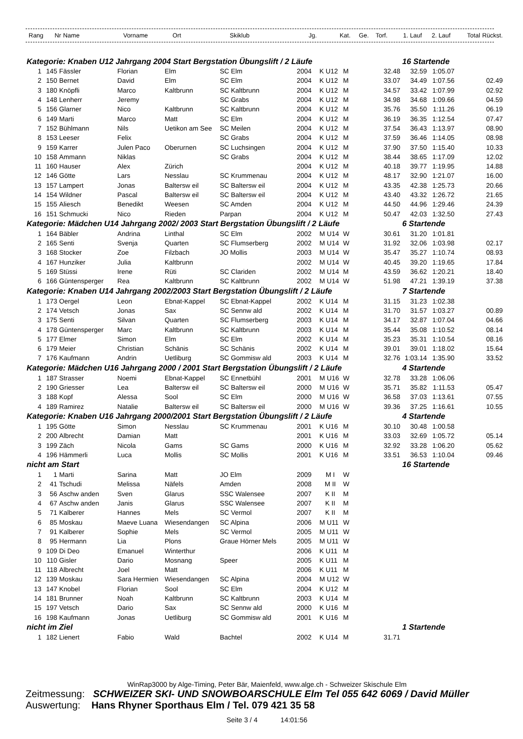| Rang | Nr | Name | Vorname | Ort | Skiklub | Jg. | Kat. | Ge. | Torf. | 1. Lauf | 2. Lauf | Total | Rückst. |
| --- | --- | --- | --- | --- | --- | --- | --- | --- | --- | --- | --- | --- | --- |
| Kategorie: Knaben U12 Jahrgang 2004 Start Bergstation Übungslift / 2 Läufe | | | | | | | | | | | 16 Startende | | |
| 1 | 145 | Fässler | Florian | Elm | SC Elm | 2004 | K U12 | M | | 32.48 | 32.59 | 1:05.07 | |
| 2 | 150 | Bernet | David | Elm | SC Elm | 2004 | K U12 | M | | 33.07 | 34.49 | 1:07.56 | 02.49 |
| 3 | 180 | Knöpfli | Marco | Kaltbrunn | SC Kaltbrunn | 2004 | K U12 | M | | 34.57 | 33.42 | 1:07.99 | 02.92 |
| 4 | 148 | Lenherr | Jeremy | | SC Grabs | 2004 | K U12 | M | | 34.98 | 34.68 | 1:09.66 | 04.59 |
| 5 | 156 | Glarner | Nico | Kaltbrunn | SC Kaltbrunn | 2004 | K U12 | M | | 35.76 | 35.50 | 1:11.26 | 06.19 |
| 6 | 149 | Marti | Marco | Matt | SC Elm | 2004 | K U12 | M | | 36.19 | 36.35 | 1:12.54 | 07.47 |
| 7 | 152 | Bühlmann | Nils | Uetikon am See | SC Meilen | 2004 | K U12 | M | | 37.54 | 36.43 | 1:13.97 | 08.90 |
| 8 | 153 | Leeser | Felix | | SC Grabs | 2004 | K U12 | M | | 37.59 | 36.46 | 1:14.05 | 08.98 |
| 9 | 159 | Karrer | Julen Paco | Oberurnen | SC Luchsingen | 2004 | K U12 | M | | 37.90 | 37.50 | 1:15.40 | 10.33 |
| 10 | 158 | Ammann | Niklas | | SC Grabs | 2004 | K U12 | M | | 38.44 | 38.65 | 1:17.09 | 12.02 |
| 11 | 160 | Hauser | Alex | Zürich | | 2004 | K U12 | M | | 40.18 | 39.77 | 1:19.95 | 14.88 |
| 12 | 146 | Götte | Lars | Nesslau | SC Krummenau | 2004 | K U12 | M | | 48.17 | 32.90 | 1:21.07 | 16.00 |
| 13 | 157 | Lampert | Jonas | Baltersw eil | SC Baltersw eil | 2004 | K U12 | M | | 43.35 | 42.38 | 1:25.73 | 20.66 |
| 14 | 154 | Wildner | Pascal | Baltersw eil | SC Baltersw eil | 2004 | K U12 | M | | 43.40 | 43.32 | 1:26.72 | 21.65 |
| 15 | 155 | Aliesch | Benedikt | Weesen | SC Amden | 2004 | K U12 | M | | 44.50 | 44.96 | 1:29.46 | 24.39 |
| 16 | 151 | Schmucki | Nico | Rieden | Parpan | 2004 | K U12 | M | | 50.47 | 42.03 | 1:32.50 | 27.43 |
| Kategorie: Mädchen U14 Jahrgang 2002/ 2003 Start Bergstation Übungslift / 2 Läufe | | | | | | | | | | | 6 Startende | | |
| 1 | 164 | Bäbler | Andrina | Linthal | SC Elm | 2002 | M U14 | W | | 30.61 | 31.20 | 1:01.81 | |
| 2 | 165 | Senti | Svenja | Quarten | SC Flumserberg | 2002 | M U14 | W | | 31.92 | 32.06 | 1:03.98 | 02.17 |
| 3 | 168 | Stocker | Zoe | Filzbach | JO Mollis | 2003 | M U14 | W | | 35.47 | 35.27 | 1:10.74 | 08.93 |
| 4 | 167 | Hunziker | Julia | Kaltbrunn | | 2002 | M U14 | W | | 40.45 | 39.20 | 1:19.65 | 17.84 |
| 5 | 169 | Stüssi | Irene | Rüti | SC Clariden | 2002 | M U14 | M | | 43.59 | 36.62 | 1:20.21 | 18.40 |
| 6 | 166 | Güntensperger | Rea | Kaltbrunn | SC Kaltbrunn | 2002 | M U14 | W | | 51.98 | 47.21 | 1:39.19 | 37.38 |
| Kategorie: Knaben U14 Jahrgang 2002/2003 Start Bergstation Übungslift / 2 Läufe | | | | | | | | | | | 7 Startende | | |
| 1 | 173 | Oergel | Leon | Ebnat-Kappel | SC Ebnat-Kappel | 2002 | K U14 | M | | 31.15 | 31.23 | 1:02.38 | |
| 2 | 174 | Vetsch | Jonas | Sax | SC Sennw ald | 2002 | K U14 | M | | 31.70 | 31.57 | 1:03.27 | 00.89 |
| 3 | 175 | Senti | Silvan | Quarten | SC Flumserberg | 2003 | K U14 | M | | 34.17 | 32.87 | 1:07.04 | 04.66 |
| 4 | 178 | Güntensperger | Marc | Kaltbrunn | SC Kaltbrunn | 2003 | K U14 | M | | 35.44 | 35.08 | 1:10.52 | 08.14 |
| 5 | 177 | Elmer | Simon | Elm | SC Elm | 2002 | K U14 | M | | 35.23 | 35.31 | 1:10.54 | 08.16 |
| 6 | 179 | Meier | Christian | Schänis | SC Schänis | 2002 | K U14 | M | | 39.01 | 39.01 | 1:18.02 | 15.64 |
| 7 | 176 | Kaufmann | Andrin | Uetliburg | SC Gommisw ald | 2003 | K U14 | M | | 32.76 | 1:03.14 | 1:35.90 | 33.52 |
| Kategorie: Mädchen U16 Jahrgang 2000 / 2001 Start Bergstation Übungslift / 2 Läufe | | | | | | | | | | | 4 Startende | | |
| 1 | 187 | Strasser | Noemi | Ebnat-Kappel | SC Ennetbühl | 2001 | M U16 | W | | 32.78 | 33.28 | 1:06.06 | |
| 2 | 190 | Griesser | Lea | Baltersw eil | SC Baltersw eil | 2000 | M U16 | W | | 35.71 | 35.82 | 1:11.53 | 05.47 |
| 3 | 188 | Kopf | Alessa | Sool | SC Elm | 2000 | M U16 | W | | 36.58 | 37.03 | 1:13.61 | 07.55 |
| 4 | 189 | Ramirez | Natalie | Baltersw eil | SC Baltersw eil | 2000 | M U16 | W | | 39.36 | 37.25 | 1:16.61 | 10.55 |
| Kategorie: Knaben U16 Jahrgang 2000/2001 Start Bergstation Übungslift / 2 Läufe | | | | | | | | | | | 4 Startende | | |
| 1 | 195 | Götte | Simon | Nesslau | SC Krummenau | 2001 | K U16 | M | | 30.10 | 30.48 | 1:00.58 | |
| 2 | 200 | Albrecht | Damian | Matt | | 2001 | K U16 | M | | 33.03 | 32.69 | 1:05.72 | 05.14 |
| 3 | 199 | Zäch | Nicola | Gams | SC Gams | 2000 | K U16 | M | | 32.92 | 33.28 | 1:06.20 | 05.62 |
| 4 | 196 | Hämmerli | Luca | Mollis | SC Mollis | 2001 | K U16 | M | | 33.51 | 36.53 | 1:10.04 | 09.46 |
| nicht am Start | | | | | | | | | | | 16 Startende | | |
| 1 | 1 | Marti | Sarina | Matt | JO Elm | 2009 | M I | W | | | | | |
| 2 | 41 | Tschudi | Melissa | Näfels | Amden | 2008 | M II | W | | | | | |
| 3 | 56 | Aschw anden | Sven | Glarus | SSC Walensee | 2007 | K II | M | | | | | |
| 4 | 67 | Aschw anden | Janis | Glarus | SSC Walensee | 2007 | K II | M | | | | | |
| 5 | 71 | Kalberer | Hannes | Mels | SC Vermol | 2007 | K II | M | | | | | |
| 6 | 85 | Moskau | Maeve Luana | Wiesendangen | SC Alpina | 2006 | M U11 | W | | | | | |
| 7 | 91 | Kalberer | Sophie | Mels | SC Vermol | 2005 | M U11 | W | | | | | |
| 8 | 95 | Hermann | Lia | Plons | Graue Hörner Mels | 2005 | M U11 | W | | | | | |
| 9 | 109 | Di Deo | Emanuel | Winterthur | | 2006 | K U11 | M | | | | | |
| 10 | 110 | Gisler | Dario | Mosnang | Speer | 2005 | K U11 | M | | | | | |
| 11 | 118 | Albrecht | Joel | Matt | | 2006 | K U11 | M | | | | | |
| 12 | 139 | Moskau | Sara Hermien | Wiesendangen | SC Alpina | 2004 | M U12 | W | | | | | |
| 13 | 147 | Knobel | Florian | Sool | SC Elm | 2004 | K U12 | M | | | | | |
| 14 | 181 | Brunner | Noah | Kaltbrunn | SC Kaltbrunn | 2003 | K U14 | M | | | | | |
| 15 | 197 | Vetsch | Dario | Sax | SC Sennw ald | 2000 | K U16 | M | | | | | |
| 16 | 198 | Kaufmann | Jonas | Uetliburg | SC Gommisw ald | 2001 | K U16 | M | | | | | |
| nicht im Ziel | | | | | | | | | | | 1 Startende | | |
| 1 | 182 | Lienert | Fabio | Wald | Bachtel | 2002 | K U14 | M | | 31.71 | | | |
WinRap3000 by Alge-Timing, Peter Bär, Maienfeld, www.alge.ch - Schweizer Skischule Elm
Zeitmessung: SCHWEIZER SKI- UND SNOWBOARSCHULE Elm Tel 055 642 6069 / David Müller
Auswertung: Hans Rhyner Sporthaus Elm / Tel. 079 421 35 58
Seite 3 / 4 14:01:56